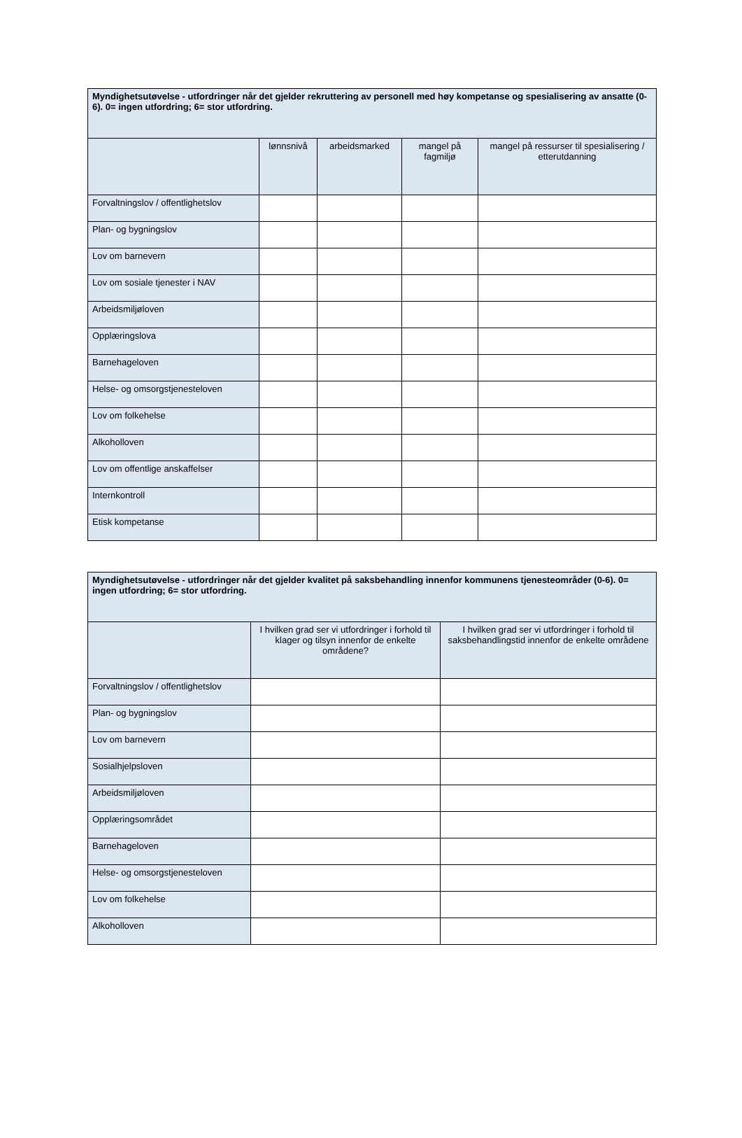| Myndighetsutøvelse - utfordringer når det gjelder rekruttering av personell med høy kompetanse og spesialisering av ansatte (0-6). 0= ingen utfordring; 6= stor utfordring. | | | | |
| --- | --- | --- | --- | --- |
| | lønnsnivå | arbeidsmarked | mangel på fagmiljø | mangel på ressurser til spesialisering / etterutdanning |
| Forvaltningslov / offentlighetslov | | | | |
| Plan- og bygningslov | | | | |
| Lov om barnevern | | | | |
| Lov om sosiale tjenester i NAV | | | | |
| Arbeidsmiljøloven | | | | |
| Opplæringslova | | | | |
| Barnehageloven | | | | |
| Helse- og omsorgstjenesteloven | | | | |
| Lov om folkehelse | | | | |
| Alkoholloven | | | | |
| Lov om offentlige anskaffelser | | | | |
| Internkontroll | | | | |
| Etisk kompetanse | | | | |
| Myndighetsutøvelse - utfordringer når det gjelder kvalitet på saksbehandling innenfor kommunens tjenesteområder (0-6). 0= ingen utfordring; 6= stor utfordring. | | |
| --- | --- | --- |
| | I hvilken grad ser vi utfordringer i forhold til klager og tilsyn innenfor de enkelte områdene? | I hvilken grad ser vi utfordringer i forhold til saksbehandlingstid innenfor de enkelte områdene |
| Forvaltningslov / offentlighetslov | | |
| Plan- og bygningslov | | |
| Lov om barnevern | | |
| Sosialhjelpsloven | | |
| Arbeidsmiljøloven | | |
| Opplæringsområdet | | |
| Barnehageloven | | |
| Helse- og omsorgstjenesteloven | | |
| Lov om folkehelse | | |
| Alkoholloven | | |